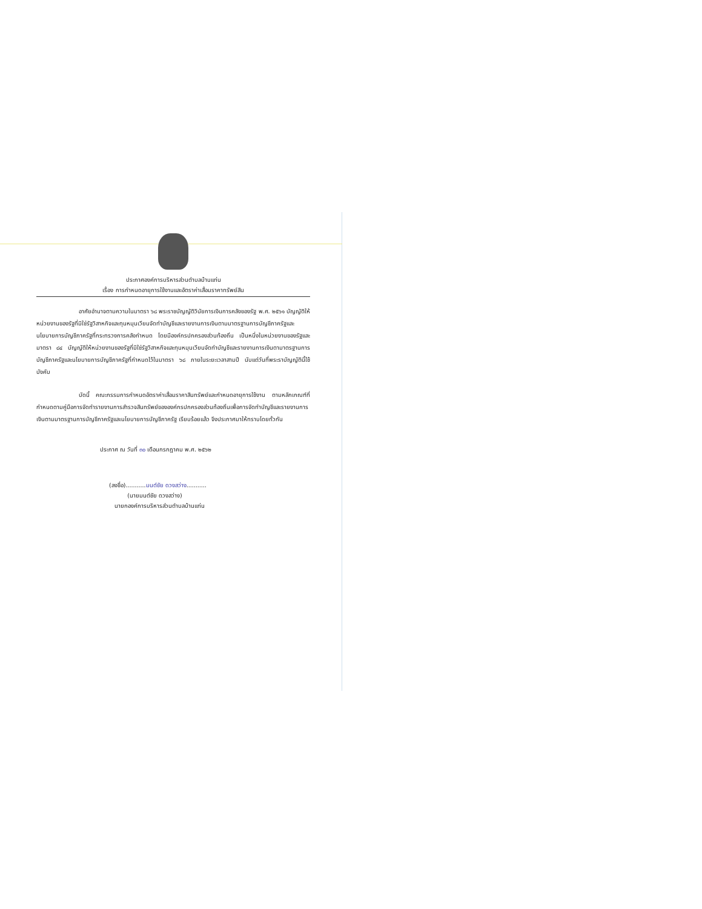ประกาศองค์การบริหารส่วนตำบลบ้านแท่น
เรื่อง การกำหนดอายุการใช้งานและอัตราค่าเสื่อมราคาทรัพย์สิน
อาศัยอำนาจตามความในมาตรา ๖๘ พระราชบัญญัติวินัยการเงินการคลังของรัฐ พ.ศ. ๒๕๖๑ บัญญัติให้หน่วยงานของรัฐที่มิใช่รัฐวิสาหกิจและทุนหมุนเวียนจัดทำบัญชีและรายงานการเงินตามมาตรฐานการบัญชีภาครัฐและนโยบายการบัญชีภาครัฐที่กระทรวงการคลังกำหนด โดยมีองค์กรปกครองส่วนท้องถิ่น เป็นหนึ่งในหน่วยงานของรัฐและมาตรา ๘๔ บัญญัติให้หน่วยงานของรัฐที่มิใช่รัฐวิสาหกิจและทุนหมุนเวียนจัดทำบัญชีและรายงานการเงินตามาตรฐานการบัญชีภาครัฐและนโยบายการบัญชีภาครัฐที่กำหนดไว้ในมาตรา ๖๘ ภายในระยะเวลาสามปี นับแต่วันที่พระราบัญญัตินี้ใช้บังคับ
บัดนี้ คณะกรรมการกำหนดอัตราค่าเสื่อมราคาสินทรัพย์และกำหนดอายุการใช้งาน ตามหลักเกณฑ์ที่กำหนดตามคู่มือการจัดทำรายงานการสำรวจสินทรัพย์ขององค์กรปกครองส่วนท้องถิ่นเพื่อการจัดทำบัญชีและรายงานการเงินตามมาตรฐานการบัญชีภาครัฐและนโยบายการบัญชีภาครัฐ เรียบร้อยแล้ว จึงประกาศมาให้ทราบโดยทั่วกัน
ประกาศ ณ วันที่ ๓๐ เดือนกรกฎาคม พ.ศ. ๒๕๖๒
(ลงชื่อ)...........มนต์ชัย ดวงสว่าง...........
(นายมนต์ชัย ดวงสว่าง)
นายกองค์การบริหารส่วนตำบลบ้านแท่น